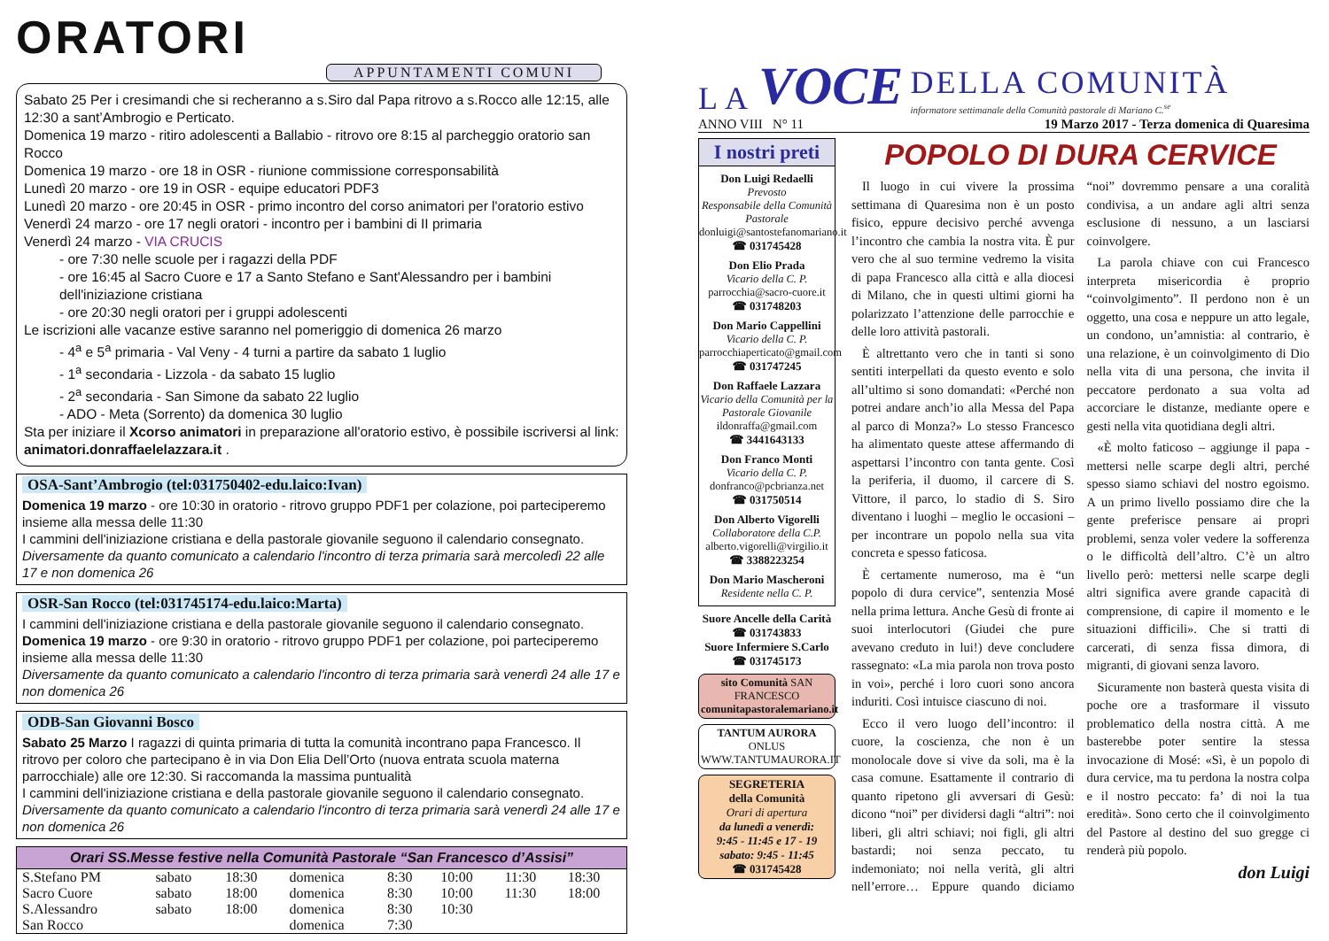ORATORI
APPUNTAMENTI COMUNI
Sabato 25 Per i cresimandi che si recheranno a s.Siro dal Papa ritrovo a s.Rocco alle 12:15, alle 12:30 a sant’Ambrogio e Perticato.
Domenica 19 marzo - ritiro adolescenti a Ballabio - ritrovo ore 8:15 al parcheggio oratorio san Rocco
Domenica 19 marzo - ore 18 in OSR - riunione commissione corresponsabilità
Lunedì 20 marzo - ore 19 in OSR - equipe educatori PDF3
Lunedì 20 marzo - ore 20:45 in OSR - primo incontro del corso animatori per l'oratorio estivo
Venerdì 24 marzo - ore 17 negli oratori - incontro per i bambini di II primaria
Venerdì 24 marzo - VIA CRUCIS
- ore 7:30 nelle scuole per i ragazzi della PDF
- ore 16:45 al Sacro Cuore e 17 a Santo Stefano e Sant'Alessandro per i bambini dell'iniziazione cristiana
- ore 20:30 negli oratori per i gruppi adolescenti
Le iscrizioni alle vacanze estive saranno nel pomeriggio di domenica 26 marzo
- 4<sup>a</sup> e 5<sup>a</sup> primaria - Val Veny - 4 turni a partire da sabato 1 luglio
- 1<sup>a</sup> secondaria - Lizzola - da sabato 15 luglio
- 2<sup>a</sup> secondaria - San Simone da sabato 22 luglio
- ADO - Meta (Sorrento) da domenica 30 luglio
Sta per iniziare il Xcorso animatori in preparazione all'oratorio estivo, è possibile iscriversi al link: animatori.donraffaelelazzara.it .
OSA-Sant’Ambrogio (tel:031750402-edu.laico:Ivan)
Domenica 19 marzo - ore 10:30 in oratorio - ritrovo gruppo PDF1 per colazione, poi parteciperemo insieme alla messa delle 11:30
I cammini dell'iniziazione cristiana e della pastorale giovanile seguono il calendario consegnato.
Diversamente da quanto comunicato a calendario l'incontro di terza primaria sarà mercoledì 22 alle 17 e non domenica 26
OSR-San Rocco (tel:031745174-edu.laico:Marta)
I cammini dell'iniziazione cristiana e della pastorale giovanile seguono il calendario consegnato.
Domenica 19 marzo - ore 9:30 in oratorio - ritrovo gruppo PDF1 per colazione, poi parteciperemo insieme alla messa delle 11:30
Diversamente da quanto comunicato a calendario l'incontro di terza primaria sarà venerdì 24 alle 17 e non domenica 26
ODB-San Giovanni Bosco
Sabato 25 Marzo I ragazzi di quinta primaria di tutta la comunità incontrano papa Francesco. Il ritrovo per coloro che partecipano è in via Don Elia Dell’Orto (nuova entrata scuola materna parrocchiale) alle ore 12:30. Si raccomanda la massima puntualità
I cammini dell'iniziazione cristiana e della pastorale giovanile seguono il calendario consegnato.
Diversamente da quanto comunicato a calendario l'incontro di terza primaria sarà venerdì 24 alle 17 e non domenica 26
Orari SS.Messe festive nella Comunità Pastorale “San Francesco d’Assisi”
| S.Stefano PM | sabato | 18:30 | domenica | 8:30 | 10:00 | 11:30 | 18:30 |
| Sacro Cuore | sabato | 18:00 | domenica | 8:30 | 10:00 | 11:30 | 18:00 |
| S.Alessandro | sabato | 18:00 | domenica | 8:30 | 10:30 | | |
| San Rocco | | | domenica | 7:30 | | | |
LA VOCE DELLA COMUNITÀ
informatore settimanale della Comunità pastorale di Mariano C.<sup>se</sup>
ANNO VIII N° 11 19 Marzo 2017 - Terza domenica di Quaresima
I nostri preti
Don Luigi Redaelli
Prevosto
Responsabile della Comunità Pastorale
donluigi@santostefanomariano.it
☎ 031745428
Don Elio Prada
Vicario della C. P.
parrocchia@sacro-cuore.it
☎ 031748203
Don Mario Cappellini
Vicario della C. P.
parrocchiaperticato@gmail.com
☎ 031747245
Don Raffaele Lazzara
Vicario della Comunità per la Pastorale Giovanile
ildonraffa@gmail.com
☎ 3441643133
Don Franco Monti
Vicario della C. P.
donfranco@pcbrianza.net
☎ 031750514
Don Alberto Vigorelli
Collaboratore della C.P.
alberto.vigorelli@virgilio.it
☎ 3388223254
Don Mario Mascheroni
Residente nella C. P.
Suore Ancelle della Carità
☎ 031743833
Suore Infermiere S.Carlo
☎ 031745173
sito Comunità SAN FRANCESCO
comunitapastoralemariano.it
TANTUM AURORA ONLUS
WWW.TANTUMAURORA.IT
SEGRETERIA
della Comunità
Orari di apertura
da lunedì a venerdì:
9:45 - 11:45 e 17 - 19
sabato: 9:45 - 11:45
☎ 031745428
POPOLO DI DURA CERVICE
Il luogo in cui vivere la prossima settimana di Quaresima non è un posto fisico, eppure decisivo perché avvenga l’incontro che cambia la nostra vita. È pur vero che al suo termine vedremo la visita di papa Francesco alla città e alla diocesi di Milano, che in questi ultimi giorni ha polarizzato l’attenzione delle parrocchie e delle loro attività pastorali.
È altrettanto vero che in tanti si sono sentiti interpellati da questo evento e solo all’ultimo si sono domandati: «Perché non potrei andare anch’io alla Messa del Papa al parco di Monza?» Lo stesso Francesco ha alimentato queste attese affermando di aspettarsi l’incontro con tanta gente. Così la periferia, il duomo, il carcere di S. Vittore, il parco, lo stadio di S. Siro diventano i luoghi – meglio le occasioni – per incontrare un popolo nella sua vita concreta e spesso faticosa.
È certamente numeroso, ma è “un popolo di dura cervice”, sentenzia Mosé nella prima lettura. Anche Gesù di fronte ai suoi interlocutori (Giudei che pure avevano creduto in lui!) deve concludere rassegnato: «La mia parola non trova posto in voi», perché i loro cuori sono ancora induriti. Così intuisce ciascuno di noi.
Ecco il vero luogo dell’incontro: il cuore, la coscienza, che non è un monolocale dove si vive da soli, ma è la casa comune. Esattamente il contrario di quanto ripetono gli avversari di Gesù: dicono “noi” per dividersi dagli “altri”: noi liberi, gli altri schiavi; noi figli, gli altri bastardi; noi senza peccato, tu indemoniato; noi nella verità, gli altri nell’errore… Eppure quando diciamo “noi” dovremmo pensare a una coralità condivisa, a un andare agli altri senza esclusione di nessuno, a un lasciarsi coinvolgere.
La parola chiave con cui Francesco interpreta misericordia è proprio “coinvolgimento”. Il perdono non è un oggetto, una cosa e neppure un atto legale, un condono, un’amnistia: al contrario, è una relazione, è un coinvolgimento di Dio nella vita di una persona, che invita il peccatore perdonato a sua volta ad accorciare le distanze, mediante opere e gesti nella vita quotidiana degli altri.
«È molto faticoso – aggiunge il papa - mettersi nelle scarpe degli altri, perché spesso siamo schiavi del nostro egoismo. A un primo livello possiamo dire che la gente preferisce pensare ai propri problemi, senza voler vedere la sofferenza o le difficoltà dell’altro. C’è un altro livello però: mettersi nelle scarpe degli altri significa avere grande capacità di comprensione, di capire il momento e le situazioni difficili». Che si tratti di carcerati, di senza fissa dimora, di migranti, di giovani senza lavoro.
Sicuramente non basterà questa visita di poche ore a trasformare il vissuto problematico della nostra città. A me basterebbe poter sentire la stessa invocazione di Mosé: «Sì, è un popolo di dura cervice, ma tu perdona la nostra colpa e il nostro peccato: fa’ di noi la tua eredità». Sono certo che il coinvolgimento del Pastore al destino del suo gregge ci renderà più popolo.
don Luigi